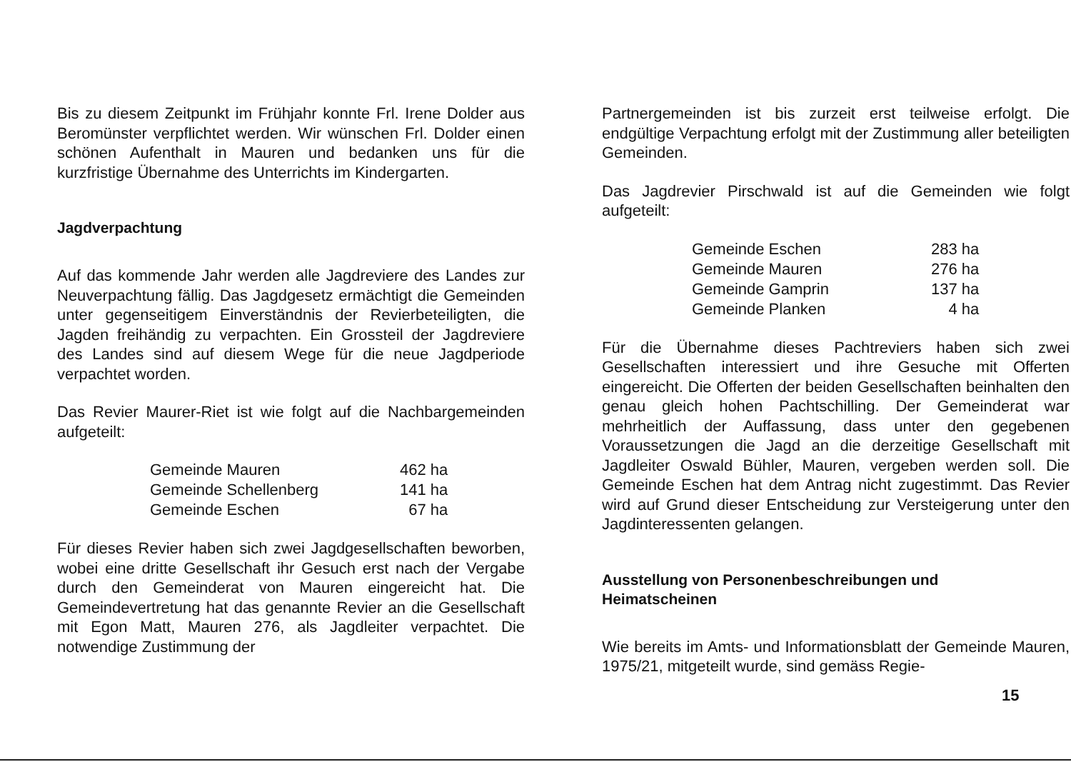Bis zu diesem Zeitpunkt im Frühjahr konnte Frl. Irene Dolder aus Beromünster verpflichtet werden. Wir wünschen Frl. Dolder einen schönen Aufenthalt in Mauren und bedanken uns für die kurzfristige Übernahme des Unterrichts im Kindergarten.
Jagdverpachtung
Auf das kommende Jahr werden alle Jagdreviere des Landes zur Neuverpachtung fällig. Das Jagdgesetz ermächtigt die Gemeinden unter gegenseitigem Einverständnis der Revierbeteiligten, die Jagden freihändig zu verpachten. Ein Grossteil der Jagdreviere des Landes sind auf diesem Wege für die neue Jagdperiode verpachtet worden.
Das Revier Maurer-Riet ist wie folgt auf die Nachbargemeinden aufgeteilt:
| Gemeinde Mauren | 462 ha |
| Gemeinde Schellenberg | 141 ha |
| Gemeinde Eschen | 67 ha |
Für dieses Revier haben sich zwei Jagdgesellschaften beworben, wobei eine dritte Gesellschaft ihr Gesuch erst nach der Vergabe durch den Gemeinderat von Mauren eingereicht hat. Die Gemeindevertretung hat das genannte Revier an die Gesellschaft mit Egon Matt, Mauren 276, als Jagdleiter verpachtet. Die notwendige Zustimmung der
Partnergemeinden ist bis zurzeit erst teilweise erfolgt. Die endgültige Verpachtung erfolgt mit der Zustimmung aller beteiligten Gemeinden.
Das Jagdrevier Pirschwald ist auf die Gemeinden wie folgt aufgeteilt:
| Gemeinde Eschen | 283 ha |
| Gemeinde Mauren | 276 ha |
| Gemeinde Gamprin | 137 ha |
| Gemeinde Planken | 4 ha |
Für die Übernahme dieses Pachtreviers haben sich zwei Gesellschaften interessiert und ihre Gesuche mit Offerten eingereicht. Die Offerten der beiden Gesellschaften beinhalten den genau gleich hohen Pachtschilling. Der Gemeinderat war mehrheitlich der Auffassung, dass unter den gegebenen Voraussetzungen die Jagd an die derzeitige Gesellschaft mit Jagdleiter Oswald Bühler, Mauren, vergeben werden soll. Die Gemeinde Eschen hat dem Antrag nicht zugestimmt. Das Revier wird auf Grund dieser Entscheidung zur Versteigerung unter den Jagdinteressenten gelangen.
Ausstellung von Personenbeschreibungen und
Heimatscheinen
Wie bereits im Amts- und Informationsblatt der Gemeinde Mauren, 1975/21, mitgeteilt wurde, sind gemäss Regie-
15